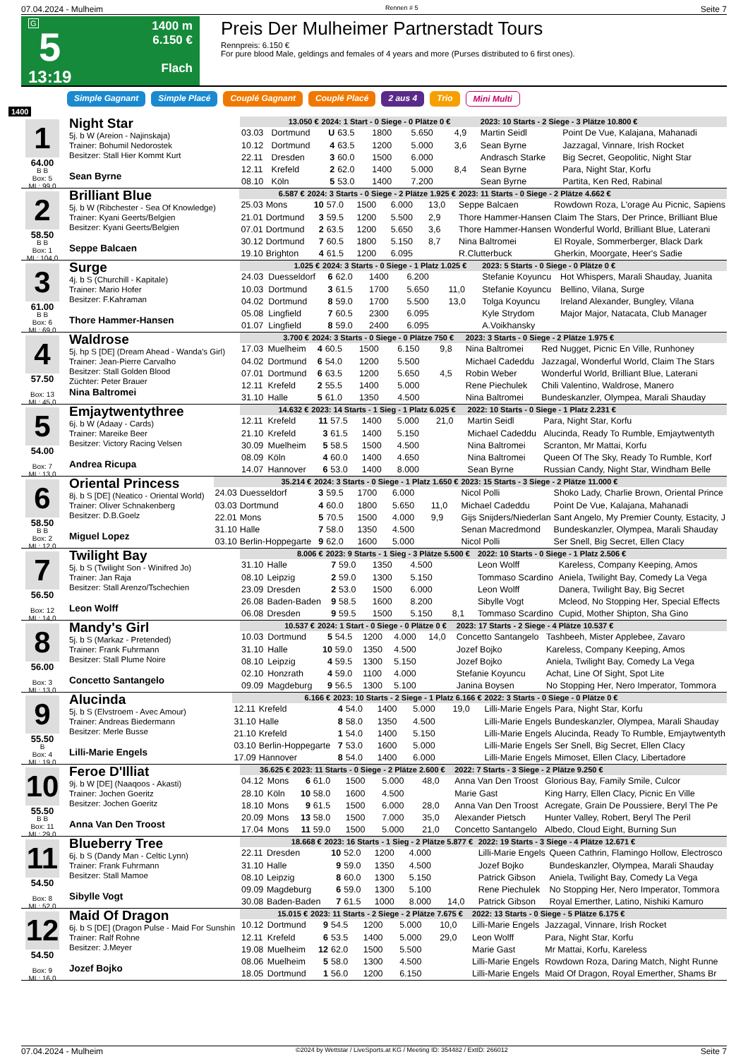07.04.2024 - Mulheim Rennen # 5 Seite 7
G
5
13:19
1400 m
6.150 €
Flach
Preis Der Mulheimer Partnerstadt Tours
Rennpreis: 6.150 €
For pure blood Male, geldings and females of 4 years and more (Purses distributed to 6 first ones).
Simple Gagnant Simple Placé Couplé Gagnant Couplé Placé 2 aus 4 Trio Mini Multi
1400
1
64.00
B B
Box: 5
ML: 99,0
Night Star
5j. b W (Areion - Najinskaja)
Trainer: Bohumil Nedorostek
Besitzer: Stall Hier Kommt Kurt
Sean Byrne
| 13.050 € | | 2024: 1 Start - 0 Siege - 0 Plätze 0 € | | | | | 2023: 10 Starts - 2 Siege - 3 Plätze 10.800 € | |
| 03.03 | Dortmund | U | 63.5 | 1800 | 5.650 | 4,9 | Martin Seidl | Point De Vue, Kalajana, Mahanadi |
| 10.12 | Dortmund | 4 | 63.5 | 1200 | 5.000 | 3,6 | Sean Byrne | Jazzagal, Vinnare, Irish Rocket |
| 22.11 | Dresden | 3 | 60.0 | 1500 | 6.000 | | Andrasch Starke | Big Secret, Geopolitic, Night Star |
| 12.11 | Krefeld | 2 | 62.0 | 1400 | 5.000 | 8,4 | Sean Byrne | Para, Night Star, Korfu |
| 08.10 | Köln | 5 | 53.0 | 1400 | 7.200 | | Sean Byrne | Partita, Ken Red, Rabinal |
2
58.50
B B
Box: 1
ML: 104,0
Brilliant Blue
5j. b W (Ribchester - Sea Of Knowledge)
Trainer: Kyani Geerts/Belgien
Besitzer: Kyani Geerts/Belgien
Seppe Balcaen
| 6.587 € | | 2024: 3 Starts - 0 Siege - 2 Plätze 1.925 € | | | | | 2023: 11 Starts - 0 Siege - 2 Plätze 4.662 € | |
| 25.03 | Mons | 10 | 57.0 | 1500 | 6.000 | 13,0 | Seppe Balcaen | Rowdown Roza, L'orage Au Picnic, Sapiens |
| 21.01 | Dortmund | 3 | 59.5 | 1200 | 5.500 | 2,9 | Thore Hammer-Hansen | Claim The Stars, Der Prince, Brilliant Blue |
| 07.01 | Dortmund | 2 | 63.5 | 1200 | 5.650 | 3,6 | Thore Hammer-Hansen | Wonderful World, Brilliant Blue, Laterani |
| 30.12 | Dortmund | 7 | 60.5 | 1800 | 5.150 | 8,7 | Nina Baltromei | El Royale, Sommerberger, Black Dark |
| 19.10 | Brighton | 4 | 61.5 | 1200 | 6.095 | | R.Clutterbuck | Gherkin, Moorgate, Heer's Sadie |
3
61.00
B B
Box: 6
ML: 69,0
Surge
4j. b S (Churchill - Kapitale)
Trainer: Mario Hofer
Besitzer: F.Kahraman
Thore Hammer-Hansen
| 1.025 € | | 2024: 3 Starts - 0 Siege - 1 Platz 1.025 € | | | | | 2023: 5 Starts - 0 Siege - 0 Plätze 0 € | |
| 24.03 | Duesseldorf | 6 | 62.0 | 1400 | 6.200 | | Stefanie Koyuncu | Hot Whispers, Marali Shauday, Juanita |
| 10.03 | Dortmund | 3 | 61.5 | 1700 | 5.650 | 11,0 | Stefanie Koyuncu | Bellino, Vilana, Surge |
| 04.02 | Dortmund | 8 | 59.0 | 1700 | 5.500 | 13,0 | Tolga Koyuncu | Ireland Alexander, Bungley, Vilana |
| 05.08 | Lingfield | 7 | 60.5 | 2300 | 6.095 | | Kyle Strydom | Major Major, Natacata, Club Manager |
| 01.07 | Lingfield | 8 | 59.0 | 2400 | 6.095 | | A.Voikhansky | |
4
57.50
Box: 13
ML: 45,0
Waldrose
5j. hp S [DE] (Dream Ahead - Wanda's Girl)
Trainer: Jean-Pierre Carvalho
Besitzer: Stall Golden Blood
Züchter: Peter Brauer
Nina Baltromei
| 3.700 € | | 2024: 3 Starts - 0 Siege - 0 Plätze 750 € | | | | | 2023: 3 Starts - 0 Siege - 2 Plätze 1.975 € | |
| 17.03 | Muelheim | 4 | 60.5 | 1500 | 6.150 | 9,8 | Nina Baltromei | Red Nugget, Picnic En Ville, Runhoney |
| 04.02 | Dortmund | 6 | 54.0 | 1200 | 5.500 | | Michael Cadeddu | Jazzagal, Wonderful World, Claim The Stars |
| 07.01 | Dortmund | 6 | 63.5 | 1200 | 5.650 | 4,5 | Robin Weber | Wonderful World, Brilliant Blue, Laterani |
| 12.11 | Krefeld | 2 | 55.5 | 1400 | 5.000 | | Rene Piechulek | Chili Valentino, Waldrose, Manero |
| 31.10 | Halle | 5 | 61.0 | 1350 | 4.500 | | Nina Baltromei | Bundeskanzler, Olympea, Marali Shauday |
5
54.00
Box: 7
ML: 13,0
Emjaytwentythree
6j. b W (Adaay - Cards)
Trainer: Mareike Beer
Besitzer: Victory Racing Velsen
Andrea Ricupa
| 14.632 € | | 2023: 14 Starts - 1 Sieg - 1 Platz 6.025 € | | | | | 2022: 10 Starts - 0 Siege - 1 Platz 2.231 € | |
| 12.11 | Krefeld | 11 | 57.5 | 1400 | 5.000 | 21,0 | Martin Seidl | Para, Night Star, Korfu |
| 21.10 | Krefeld | 3 | 61.5 | 1400 | 5.150 | | Michael Cadeddu | Alucinda, Ready To Rumble, Emjaytwentyth |
| 30.09 | Muelheim | 5 | 58.5 | 1500 | 4.500 | | Nina Baltromei | Scranton, Mr Mattai, Korfu |
| 08.09 | Köln | 4 | 60.0 | 1400 | 4.650 | | Nina Baltromei | Queen Of The Sky, Ready To Rumble, Korf |
| 14.07 | Hannover | 6 | 53.0 | 1400 | 8.000 | | Sean Byrne | Russian Candy, Night Star, Windham Belle |
6
58.50
B B
Box: 2
ML: 12,0
Oriental Princess
8j. b S [DE] (Neatico - Oriental World)
Trainer: Oliver Schnakenberg
Besitzer: D.B.Goelz
Miguel Lopez
| 35.214 € | | 2024: 3 Starts - 0 Siege - 1 Platz 1.650 € | | | | | 2023: 15 Starts - 3 Siege - 2 Plätze 11.000 € | |
| 24.03 | Duesseldorf | 3 | 59.5 | 1700 | 6.000 | | Nicol Polli | Shoko Lady, Charlie Brown, Oriental Prince |
| 03.03 | Dortmund | 4 | 60.0 | 1800 | 5.650 | 11,0 | Michael Cadeddu | Point De Vue, Kalajana, Mahanadi |
| 22.01 | Mons | 5 | 70.5 | 1500 | 4.000 | 9,9 | Gijs Snijders/Niederlan | Sant Angelo, My Premier County, Estacity, J |
| 31.10 | Halle | 7 | 58.0 | 1350 | 4.500 | | Senan Macredmond | Bundeskanzler, Olympea, Marali Shauday |
| 03.10 | Berlin-Hoppegarte | 9 | 62.0 | 1600 | 5.000 | | Nicol Polli | Ser Snell, Big Secret, Ellen Clacy |
7
56.50
Box: 12
ML: 14,0
Twilight Bay
5j. b S (Twilight Son - Winifred Jo)
Trainer: Jan Raja
Besitzer: Stall Arenzo/Tschechien
Leon Wolff
| 8.006 € | | 2023: 9 Starts - 1 Sieg - 3 Plätze 5.500 € | | | | | 2022: 10 Starts - 0 Siege - 1 Platz 2.506 € | |
| 31.10 | Halle | 7 | 59.0 | 1350 | 4.500 | | Leon Wolff | Kareless, Company Keeping, Amos |
| 08.10 | Leipzig | 2 | 59.0 | 1300 | 5.150 | | Tommaso Scardino | Aniela, Twilight Bay, Comedy La Vega |
| 23.09 | Dresden | 2 | 53.0 | 1500 | 6.000 | | Leon Wolff | Danera, Twilight Bay, Big Secret |
| 26.08 | Baden-Baden | 9 | 58.5 | 1600 | 8.200 | | Sibylle Vogt | Mcleod, No Stopping Her, Special Effects |
| 06.08 | Dresden | 9 | 59.5 | 1500 | 5.150 | 8,1 | Tommaso Scardino | Cupid, Mother Shipton, Sha Gino |
8
56.00
Box: 3
ML: 13,0
Mandy's Girl
5j. b S (Markaz - Pretended)
Trainer: Frank Fuhrmann
Besitzer: Stall Plume Noire
Concetto Santangelo
| 10.537 € | | 2024: 1 Start - 0 Siege - 0 Plätze 0 € | | | | | 2023: 17 Starts - 2 Siege - 4 Plätze 10.537 € | |
| 10.03 | Dortmund | 5 | 54.5 | 1200 | 4.000 | 14,0 | Concetto Santangelo | Tashbeeh, Mister Applebee, Zavaro |
| 31.10 | Halle | 10 | 59.0 | 1350 | 4.500 | | Jozef Bojko | Kareless, Company Keeping, Amos |
| 08.10 | Leipzig | 4 | 59.5 | 1300 | 5.150 | | Jozef Bojko | Aniela, Twilight Bay, Comedy La Vega |
| 02.10 | Honzrath | 4 | 59.0 | 1100 | 4.000 | | Stefanie Koyuncu | Achat, Line Of Sight, Spot Lite |
| 09.09 | Magdeburg | 9 | 56.5 | 1300 | 5.100 | | Janina Boysen | No Stopping Her, Nero Imperator, Tommora |
9
55.50
B
Box: 4
ML: 19,0
Alucinda
5j. b S (Elvstroem - Avec Amour)
Trainer: Andreas Biedermann
Besitzer: Merle Busse
Lilli-Marie Engels
| 6.166 € | | 2023: 10 Starts - 2 Siege - 1 Platz 6.166 € | | | | | 2022: 3 Starts - 0 Siege - 0 Plätze 0 € | |
| 12.11 | Krefeld | 4 | 54.0 | 1400 | 5.000 | 19,0 | Lilli-Marie Engels | Para, Night Star, Korfu |
| 31.10 | Halle | 8 | 58.0 | 1350 | 4.500 | | Lilli-Marie Engels | Bundeskanzler, Olympea, Marali Shauday |
| 21.10 | Krefeld | 1 | 54.0 | 1400 | 5.150 | | Lilli-Marie Engels | Alucinda, Ready To Rumble, Emjaytwentyth |
| 03.10 | Berlin-Hoppegarte | 7 | 53.0 | 1600 | 5.000 | | Lilli-Marie Engels | Ser Snell, Big Secret, Ellen Clacy |
| 17.09 | Hannover | 8 | 54.0 | 1400 | 6.000 | | Lilli-Marie Engels | Mimoset, Ellen Clacy, Libertadore |
10
55.50
B B
Box: 11
ML: 29,0
Feroe D'Illiat
9j. b W [DE] (Naaqoos - Akasti)
Trainer: Jochen Goeritz
Besitzer: Jochen Goeritz
Anna Van Den Troost
| 36.625 € | | 2023: 11 Starts - 0 Siege - 2 Plätze 2.600 € | | | | | 2022: 7 Starts - 3 Siege - 2 Plätze 9.250 € | |
| 04.12 | Mons | 6 | 61.0 | 1500 | 5.000 | 48,0 | Anna Van Den Troost | Glorious Bay, Family Smile, Culcor |
| 28.10 | Köln | 10 | 58.0 | 1600 | 4.500 | | Marie Gast | King Harry, Ellen Clacy, Picnic En Ville |
| 18.10 | Mons | 9 | 61.5 | 1500 | 6.000 | 28,0 | Anna Van Den Troost | Acregate, Grain De Poussiere, Beryl The Pe |
| 20.09 | Mons | 13 | 58.0 | 1500 | 7.000 | 35,0 | Alexander Pietsch | Hunter Valley, Robert, Beryl The Peril |
| 17.04 | Mons | 11 | 59.0 | 1500 | 5.000 | 21,0 | Concetto Santangelo | Albedo, Cloud Eight, Burning Sun |
11
54.50
Box: 8
ML: 52,0
Blueberry Tree
6j. b S (Dandy Man - Celtic Lynn)
Trainer: Frank Fuhrmann
Besitzer: Stall Mamoe
Sibylle Vogt
| 18.668 € | | 2023: 16 Starts - 1 Sieg - 2 Plätze 5.877 € | | | | | 2022: 19 Starts - 3 Siege - 4 Plätze 12.671 € | |
| 22.11 | Dresden | 10 | 52.0 | 1200 | 4.000 | | Lilli-Marie Engels | Queen Cathrin, Flamingo Hollow, Electrosco |
| 31.10 | Halle | 9 | 59.0 | 1350 | 4.500 | | Jozef Bojko | Bundeskanzler, Olympea, Marali Shauday |
| 08.10 | Leipzig | 8 | 60.0 | 1300 | 5.150 | | Patrick Gibson | Aniela, Twilight Bay, Comedy La Vega |
| 09.09 | Magdeburg | 6 | 59.0 | 1300 | 5.100 | | Rene Piechulek | No Stopping Her, Nero Imperator, Tommora |
| 30.08 | Baden-Baden | 7 | 61.5 | 1000 | 8.000 | 14,0 | Patrick Gibson | Royal Emerther, Latino, Nishiki Kamuro |
12
54.50
Box: 9
ML: 16,0
Maid Of Dragon
6j. b S [DE] (Dragon Pulse - Maid For Sunshin
Trainer: Ralf Rohne
Besitzer: J.Meyer
Jozef Bojko
| 15.015 € | | 2023: 11 Starts - 2 Siege - 2 Plätze 7.675 € | | | | | 2022: 13 Starts - 0 Siege - 5 Plätze 6.175 € | |
| 10.12 | Dortmund | 9 | 54.5 | 1200 | 5.000 | 10,0 | Lilli-Marie Engels | Jazzagal, Vinnare, Irish Rocket |
| 12.11 | Krefeld | 6 | 53.5 | 1400 | 5.000 | 29,0 | Leon Wolff | Para, Night Star, Korfu |
| 19.08 | Muelheim | 12 | 62.0 | 1500 | 5.500 | | Marie Gast | Mr Mattai, Korfu, Kareless |
| 08.06 | Muelheim | 5 | 58.0 | 1300 | 4.500 | | Lilli-Marie Engels | Rowdown Roza, Daring Match, Night Runne |
| 18.05 | Dortmund | 1 | 56.0 | 1200 | 6.150 | | Lilli-Marie Engels | Maid Of Dragon, Royal Emerther, Shams Br |
07.04.2024 - Mulheim ©2024 by Wettstar / LiveSports.at KG / Meeting ID: 354482 / ExtID: 266012 Seite 7